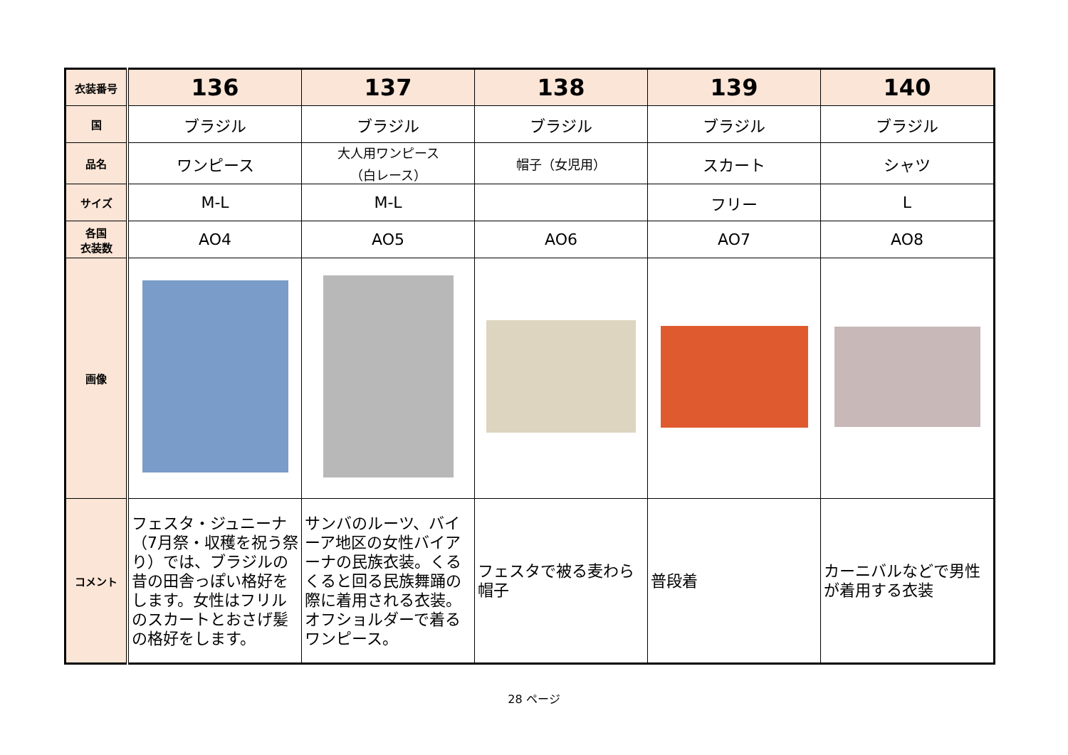| 衣装番号 | 136 | 137 | 138 | 139 | 140 |
| 国 | ブラジル | ブラジル | ブラジル | ブラジル | ブラジル |
| 品名 | ワンピース | 大人用ワンピース （白レース） | 帽子（女児用） | スカート | シャツ |
| サイズ | M-L | M-L | | フリー | L |
| 各国 衣装数 | AO4 | AO5 | AO6 | AO7 | AO8 |
| 画像 | | | | | |
| コメント | フェスタ・ジュニーナ（7月祭・収穫を祝う祭り）では、ブラジルの昔の田舎っぽい格好をします。女性はフリルのスカートとおさげ髪の格好をします。 | サンバのルーツ、バイーア地区の女性バイアーナの民族衣装。くるくると回る民族舞踊の際に着用される衣装。オフショルダーで着るワンピース。 | フェスタで被る麦わら帽子 | 普段着 | カーニバルなどで男性が着用する衣装 |
28 ページ